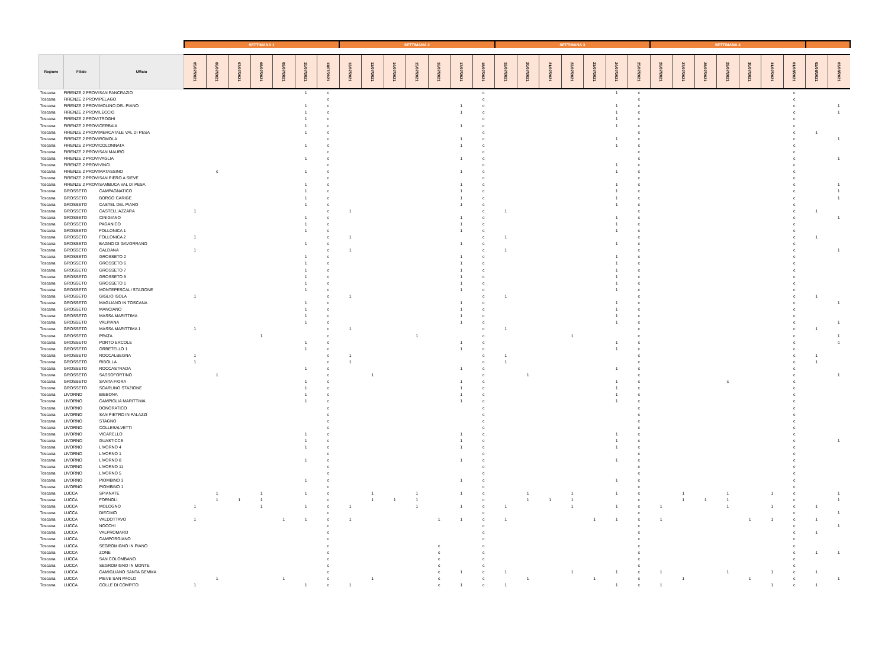| | | | SETTIMANA 1 | | | | | | | SETTIMANA 2 | | | | | | | SETTIMANA 3 | | | | | | | SETTIMANA 4 | | | | | | | | |
| --- | --- | --- | --- | --- | --- | --- | --- | --- | --- | --- | --- | --- | --- | --- | --- | --- | --- | --- | --- | --- | --- | --- | --- | --- | --- | --- | --- | --- | --- | --- | --- | --- |
| Regione | Filiale | Ufficio | 05/07/2021 | 06/07/2021 | 07/07/2021 | 08/07/2021 | 09/07/2021 | 10/07/2021 | 11/07/2021 | 12/07/2021 | 13/07/2021 | 14/07/2021 | 15/07/2021 | 16/07/2021 | 17/07/2021 | 18/07/2021 | 19/07/2021 | 20/07/2021 | 21/07/2021 | 22/07/2021 | 23/07/2021 | 24/07/2021 | 25/07/2021 | 26/07/2021 | 27/07/2021 | 28/07/2021 | 29/07/2021 | 30/07/2021 | 31/07/2021 | 01/08/2021 | 02/08/2021 | 03/08/2021 |
| Toscana | FIRENZE 2 PROVI | SAN PANCRAZIO | | | | | | 1 | c | | | | | | | c | | | | | | 1 | c | | | | | | | c | | |
| Toscana | FIRENZE 2 PROVI | PELAGO | | | | | | | c | | | | | | | c | | | | | | | c | | | | | | | c | | |
| Toscana | FIRENZE 2 PROVI | MOLINO DEL PIANO | | | | | | 1 | c | | | | | | 1 | c | | | | | | 1 | c | | | | | | | c | | 1 |
| Toscana | FIRENZE 2 PROVI | LECCIO | | | | | | 1 | c | | | | | | 1 | c | | | | | | 1 | c | | | | | | | c | | 1 |
| Toscana | FIRENZE 2 PROVI | TROGHI | | | | | | 1 | c | | | | | | | c | | | | | | 1 | c | | | | | | | c | | |
| Toscana | FIRENZE 2 PROVI | CERBAIA | | | | | | 1 | c | | | | | | 1 | c | | | | | | 1 | c | | | | | | | c | | |
| Toscana | FIRENZE 2 PROVI | MERCATALE VAL DI PESA | | | | | | 1 | c | | | | | | | c | | | | | | | c | | | | | | | c | 1 | |
| Toscana | FIRENZE 2 PROVI | ROMOLA | | | | | | | c | | | | | | 1 | c | | | | | | 1 | c | | | | | | | c | | 1 |
| Toscana | FIRENZE 2 PROVI | COLONNATA | | | | | | 1 | c | | | | | | 1 | c | | | | | | 1 | c | | | | | | | c | | |
| Toscana | FIRENZE 2 PROVI | SAN MAURO | | | | | | | c | | | | | | | c | | | | | | | c | | | | | | | c | | |
| Toscana | FIRENZE 2 PROVI | VAGLIA | | | | | | 1 | c | | | | | | 1 | c | | | | | | | c | | | | | | | c | | 1 |
| Toscana | FIRENZE 2 PROVI | VINCI | | | | | | | c | | | | | | | c | | | | | | 1 | c | | | | | | | c | | |
| Toscana | FIRENZE 2 PROVI | MATASSINO | | c | | | | 1 | c | | | | | | 1 | c | | | | | | 1 | c | | | | | | | c | | |
| Toscana | FIRENZE 2 PROVI | SAN PIERO A SIEVE | | | | | | | c | | | | | | | c | | | | | | | c | | | | | | | c | | |
| Toscana | FIRENZE 2 PROVI | SAMBUCA VAL DI PESA | | | | | | 1 | c | | | | | | 1 | c | | | | | | 1 | c | | | | | | | c | | 1 |
| Toscana | GROSSETO | CAMPAGNATICO | | | | | | 1 | c | | | | | | 1 | c | | | | | | 1 | c | | | | | | | c | | 1 |
| Toscana | GROSSETO | BORGO CARIGE | | | | | | 1 | c | | | | | | 1 | c | | | | | | 1 | c | | | | | | | c | | 1 |
| Toscana | GROSSETO | CASTEL DEL PIANO | | | | | | 1 | c | | | | | | 1 | c | | | | | | 1 | c | | | | | | | c | | |
| Toscana | GROSSETO | CASTELL'AZZARA | 1 | | | | | | c | 1 | | | | | | c | 1 | | | | | | c | | | | | | | c | 1 | |
| Toscana | GROSSETO | CINIGIANO | | | | | | 1 | c | | | | | | 1 | c | | | | | | 1 | c | | | | | | | c | | 1 |
| Toscana | GROSSETO | PAGANICO | | | | | | 1 | c | | | | | | 1 | c | | | | | | 1 | c | | | | | | | c | | |
| Toscana | GROSSETO | FOLLONICA 1 | | | | | | 1 | c | | | | | | 1 | c | | | | | | 1 | c | | | | | | | c | | |
| Toscana | GROSSETO | FOLLONICA 2 | 1 | | | | | | c | 1 | | | | | | c | 1 | | | | | | c | | | | | | | c | 1 | |
| Toscana | GROSSETO | BAGNO DI GAVORRANO | | | | | | 1 | c | | | | | | 1 | c | | | | | | 1 | c | | | | | | | c | | |
| Toscana | GROSSETO | CALDANA | 1 | | | | | | c | 1 | | | | | | c | 1 | | | | | | c | | | | | | | c | | 1 |
| Toscana | GROSSETO | GROSSETO 2 | | | | | | 1 | c | | | | | | 1 | c | | | | | | 1 | c | | | | | | | c | | |
| Toscana | GROSSETO | GROSSETO 6 | | | | | | 1 | c | | | | | | 1 | c | | | | | | 1 | c | | | | | | | c | | |
| Toscana | GROSSETO | GROSSETO 7 | | | | | | 1 | c | | | | | | 1 | c | | | | | | 1 | c | | | | | | | c | | |
| Toscana | GROSSETO | GROSSETO 5 | | | | | | 1 | c | | | | | | 1 | c | | | | | | 1 | c | | | | | | | c | | |
| Toscana | GROSSETO | GROSSETO 1 | | | | | | 1 | c | | | | | | 1 | c | | | | | | 1 | c | | | | | | | c | | |
| Toscana | GROSSETO | MONTEPESCALI STAZIONE | | | | | | 1 | c | | | | | | 1 | c | | | | | | 1 | c | | | | | | | c | | |
| Toscana | GROSSETO | GIGLIO ISOLA | 1 | | | | | | c | 1 | | | | | | c | 1 | | | | | | c | | | | | | | c | 1 | |
| Toscana | GROSSETO | MAGLIANO IN TOSCANA | | | | | | 1 | c | | | | | | 1 | c | | | | | | 1 | c | | | | | | | c | | 1 |
| Toscana | GROSSETO | MANCIANO | | | | | | 1 | c | | | | | | 1 | c | | | | | | 1 | c | | | | | | | c | | |
| Toscana | GROSSETO | MASSA MARITTIMA | | | | | | 1 | c | | | | | | 1 | c | | | | | | 1 | c | | | | | | | c | | |
| Toscana | GROSSETO | VALPIANA | | | | | | 1 | c | | | | | | 1 | c | | | | | | 1 | c | | | | | | | c | | 1 |
| Toscana | GROSSETO | MASSA MARITTIMA 1 | 1 | | | | | | c | 1 | | | | | | c | 1 | | | | | | c | | | | | | | c | 1 | |
| Toscana | GROSSETO | PRATA | | | | 1 | | | c | | | | 1 | | | c | | | | 1 | | | c | | | | | | | c | | 1 |
| Toscana | GROSSETO | PORTO ERCOLE | | | | | | 1 | c | | | | | | 1 | c | | | | | | 1 | c | | | | | | | c | | c |
| Toscana | GROSSETO | ORBETELLO 1 | | | | | | 1 | c | | | | | | 1 | c | | | | | | 1 | c | | | | | | | c | | |
| Toscana | GROSSETO | ROCCALBEGNA | 1 | | | | | | c | 1 | | | | | | c | 1 | | | | | | c | | | | | | | c | 1 | |
| Toscana | GROSSETO | RIBOLLA | 1 | | | | | | c | 1 | | | | | | c | 1 | | | | | | c | | | | | | | c | 1 | |
| Toscana | GROSSETO | ROCCASTRADA | | | | | | 1 | c | | | | | | 1 | c | | | | | | 1 | c | | | | | | | c | | |
| Toscana | GROSSETO | SASSOFORTINO | | 1 | | | | | c | | 1 | | | | | c | | 1 | | | | | c | | | | | | | c | | 1 |
| Toscana | GROSSETO | SANTA FIORA | | | | | | 1 | c | | | | | | 1 | c | | | | | | 1 | c | | | | c | | | c | | |
| Toscana | GROSSETO | SCARLINO STAZIONE | | | | | | 1 | c | | | | | | 1 | c | | | | | | 1 | c | | | | | | | c | | |
| Toscana | LIVORNO | BIBBONA | | | | | | 1 | c | | | | | | 1 | c | | | | | | 1 | c | | | | | | | c | | |
| Toscana | LIVORNO | CAMPIGLIA MARITTIMA | | | | | | 1 | c | | | | | | 1 | c | | | | | | 1 | c | | | | | | | c | | |
| Toscana | LIVORNO | DONORATICO | | | | | | | c | | | | | | | c | | | | | | | c | | | | | | | c | | |
| Toscana | LIVORNO | SAN PIETRO IN PALAZZI | | | | | | | c | | | | | | | c | | | | | | | c | | | | | | | c | | |
| Toscana | LIVORNO | STAGNO | | | | | | | c | | | | | | | c | | | | | | | c | | | | | | | c | | |
| Toscana | LIVORNO | COLLESALVETTI | | | | | | | c | | | | | | | c | | | | | | | c | | | | | | | c | | |
| Toscana | LIVORNO | VICARELLO | | | | | | 1 | c | | | | | | 1 | c | | | | | | 1 | c | | | | | | | c | | |
| Toscana | LIVORNO | GUASTICCE | | | | | | 1 | c | | | | | | 1 | c | | | | | | 1 | c | | | | | | | c | | 1 |
| Toscana | LIVORNO | LIVORNO 4 | | | | | | 1 | c | | | | | | 1 | c | | | | | | 1 | c | | | | | | | c | | |
| Toscana | LIVORNO | LIVORNO 1 | | | | | | | c | | | | | | | c | | | | | | | c | | | | | | | c | | |
| Toscana | LIVORNO | LIVORNO 8 | | | | | | 1 | c | | | | | | 1 | c | | | | | | 1 | c | | | | | | | c | | |
| Toscana | LIVORNO | LIVORNO 11 | | | | | | | c | | | | | | | c | | | | | | | c | | | | | | | c | | |
| Toscana | LIVORNO | LIVORNO 5 | | | | | | | c | | | | | | | c | | | | | | | c | | | | | | | c | | |
| Toscana | LIVORNO | PIOMBINO 3 | | | | | | 1 | c | | | | | | 1 | c | | | | | | 1 | c | | | | | | | c | | |
| Toscana | LIVORNO | PIOMBINO 1 | | | | | | | c | | | | | | | c | | | | | | | c | | | | | | | c | | |
| Toscana | LUCCA | SPIANATE | | 1 | | 1 | | 1 | c | | 1 | | 1 | | 1 | c | | 1 | | 1 | | 1 | c | | 1 | | 1 | | 1 | c | | 1 |
| Toscana | LUCCA | FORNOLI | | 1 | 1 | 1 | | | c | | 1 | 1 | 1 | | | c | | 1 | 1 | 1 | | | c | | 1 | 1 | 1 | | | c | | 1 |
| Toscana | LUCCA | MOLOGNO | 1 | | | 1 | | 1 | c | 1 | | | 1 | | 1 | c | 1 | | | 1 | | 1 | c | 1 | | | 1 | | 1 | c | 1 | |
| Toscana | LUCCA | DIECIMO | | | | | | | c | | | | | | | c | | | | | | | c | | | | | | | c | | 1 |
| Toscana | LUCCA | VALDOTTAVO | 1 | | | | 1 | 1 | c | 1 | | | | 1 | 1 | c | 1 | | | | 1 | 1 | c | 1 | | | | 1 | 1 | c | 1 | |
| Toscana | LUCCA | NOCCHI | | | | | | | c | | | | | | | c | | | | | | | c | | | | | | | c | | 1 |
| Toscana | LUCCA | VALPROMARO | | | | | | | c | | | | | | | c | | | | | | | c | | | | | | | c | 1 | |
| Toscana | LUCCA | CAMPORGIANO | | | | | | | c | | | | | | | c | | | | | | | c | | | | | | | c | | |
| Toscana | LUCCA | SEGROMIGNO IN PIANO | | | | | | | c | | | | | c | | c | | | | | | | c | | | | | | | c | | |
| Toscana | LUCCA | ZONE | | | | | | | c | | | | | c | | c | | | | | | | c | | | | | | | c | 1 | 1 |
| Toscana | LUCCA | SAN COLOMBANO | | | | | | | c | | | | | c | | c | | | | | | | c | | | | | | | c | | |
| Toscana | LUCCA | SEGROMIGNO IN MONTE | | | | | | | c | | | | | c | | c | | | | | | | c | | | | | | | c | | |
| Toscana | LUCCA | CAMIGLIANO SANTA GEMMA | | | | | | | c | | | | | c | 1 | c | 1 | | | 1 | | 1 | c | 1 | | | 1 | | 1 | c | 1 | |
| Toscana | LUCCA | PIEVE SAN PAOLO | | 1 | | | 1 | | c | | 1 | | | c | | c | | 1 | | | 1 | | c | | 1 | | | 1 | | c | | 1 |
| Toscana | LUCCA | COLLE DI COMPITO | 1 | | | | | 1 | c | 1 | | | | c | 1 | c | 1 | | | | | 1 | c | 1 | | | | | 1 | c | 1 | |